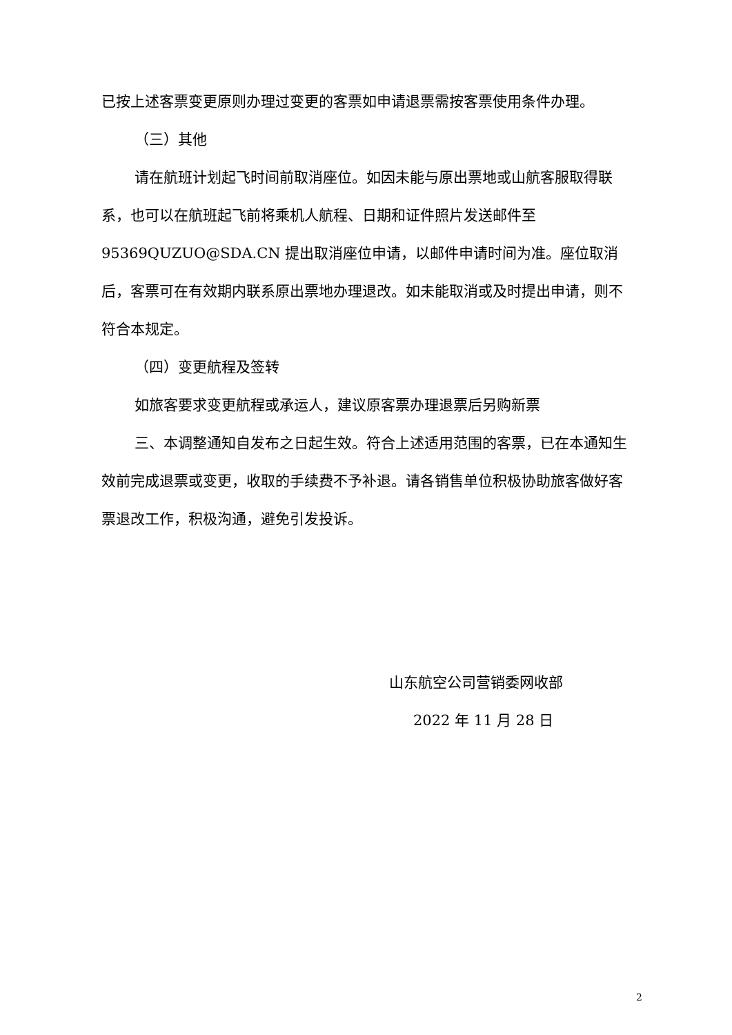已按上述客票变更原则办理过变更的客票如申请退票需按客票使用条件办理。
（三）其他
请在航班计划起飞时间前取消座位。如因未能与原出票地或山航客服取得联系，也可以在航班起飞前将乘机人航程、日期和证件照片发送邮件至 95369QUZUO@SDA.CN 提出取消座位申请，以邮件申请时间为准。座位取消后，客票可在有效期内联系原出票地办理退改。如未能取消或及时提出申请，则不符合本规定。
（四）变更航程及签转
如旅客要求变更航程或承运人，建议原客票办理退票后另购新票
三、本调整通知自发布之日起生效。符合上述适用范围的客票，已在本通知生效前完成退票或变更，收取的手续费不予补退。请各销售单位积极协助旅客做好客票退改工作，积极沟通，避免引发投诉。
山东航空公司营销委网收部
2022 年 11 月 28 日
2